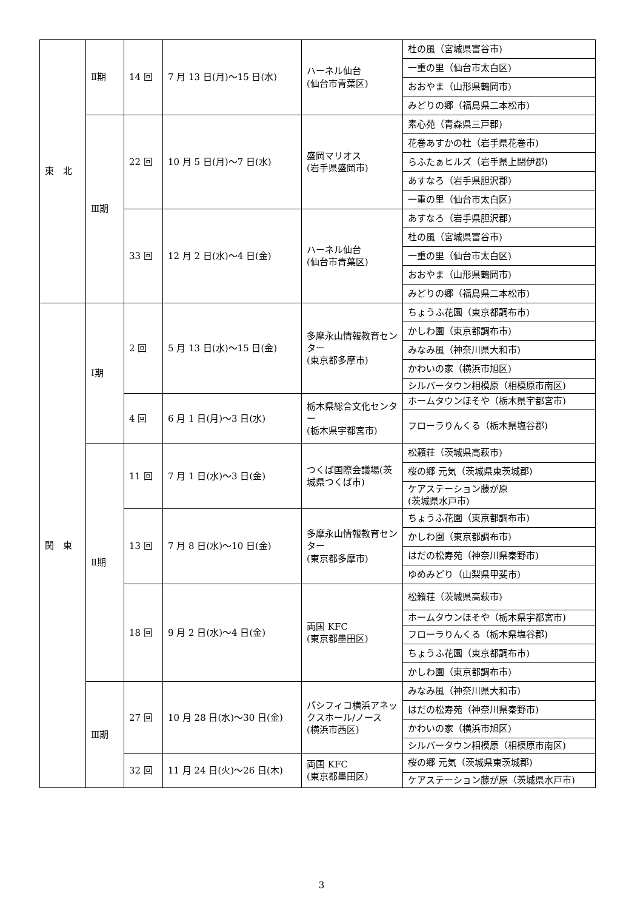| 東 北 | Ⅱ期 | 14 回 | 7 月 13 日(月)～15 日(水) | ハーネル仙台 (仙台市青葉区) | 杜の風（宮城県富谷市) |
| | | | | | 一重の里（仙台市太白区) |
| | | | | | おおやま（山形県鶴岡市) |
| | | | | | みどりの郷（福島県二本松市) |
| | Ⅲ期 | 22 回 | 10 月 5 日(月)～7 日(水) | 盛岡マリオス (岩手県盛岡市) | 素心苑（青森県三戸郡) |
| | | | | | 花巻あすかの杜（岩手県花巻市) |
| | | | | | らふたぁヒルズ（岩手県上閉伊郡) |
| | | | | | あすなろ（岩手県胆沢郡) |
| | | | | | 一重の里（仙台市太白区) |
| | | 33 回 | 12 月 2 日(水)～4 日(金) | ハーネル仙台 (仙台市青葉区) | あすなろ（岩手県胆沢郡) |
| | | | | | 杜の風（宮城県富谷市) |
| | | | | | 一重の里（仙台市太白区) |
| | | | | | おおやま（山形県鶴岡市) |
| | | | | | みどりの郷（福島県二本松市) |
| 関 東 | Ⅰ期 | 2 回 | 5 月 13 日(水)～15 日(金) | 多摩永山情報教育センター (東京都多摩市) | ちょうふ花園（東京都調布市) |
| | | | | | かしわ園（東京都調布市) |
| | | | | | みなみ風（神奈川県大和市) |
| | | | | | かわいの家（横浜市旭区) |
| | | | | | シルバータウン相模原（相模原市南区) |
| | | 4 回 | 6 月 1 日(月)～3 日(水) | 栃木県総合文化センター (栃木県宇都宮市) | ホームタウンほそや（栃木県宇都宮市) |
| | | | | | フローラりんくる（栃木県塩谷郡) |
| | Ⅱ期 | 11 回 | 7 月 1 日(水)～3 日(金) | つくば国際会議場(茨城県つくば市) | 松籟荘（茨城県高萩市) |
| | | | | | 桜の郷 元気（茨城県東茨城郡) |
| | | | | | ケアステーション藤が原 (茨城県水戸市) |
| | | 13 回 | 7 月 8 日(水)～10 日(金) | 多摩永山情報教育センター (東京都多摩市) | ちょうふ花園（東京都調布市) |
| | | | | | かしわ園（東京都調布市) |
| | | | | | はだの松寿苑（神奈川県秦野市) |
| | | | | | ゆめみどり（山梨県甲斐市) |
| | | 18 回 | 9 月 2 日(水)～4 日(金) | 両国 KFC (東京都墨田区) | 松籟荘（茨城県高萩市) |
| | | | | | ホームタウンほそや（栃木県宇都宮市) |
| | | | | | フローラりんくる（栃木県塩谷郡) |
| | | | | | ちょうふ花園（東京都調布市) |
| | | | | | かしわ園（東京都調布市) |
| | Ⅲ期 | 27 回 | 10 月 28 日(水)～30 日(金) | パシフィコ横浜アネックスホール/ノース (横浜市西区) | みなみ風（神奈川県大和市) |
| | | | | | はだの松寿苑（神奈川県秦野市) |
| | | | | | かわいの家（横浜市旭区) |
| | | | | | シルバータウン相模原（相模原市南区) |
| | | 32 回 | 11 月 24 日(火)～26 日(木) | 両国 KFC (東京都墨田区) | 桜の郷 元気（茨城県東茨城郡) |
| | | | | | ケアステーション藤が原（茨城県水戸市) |
3